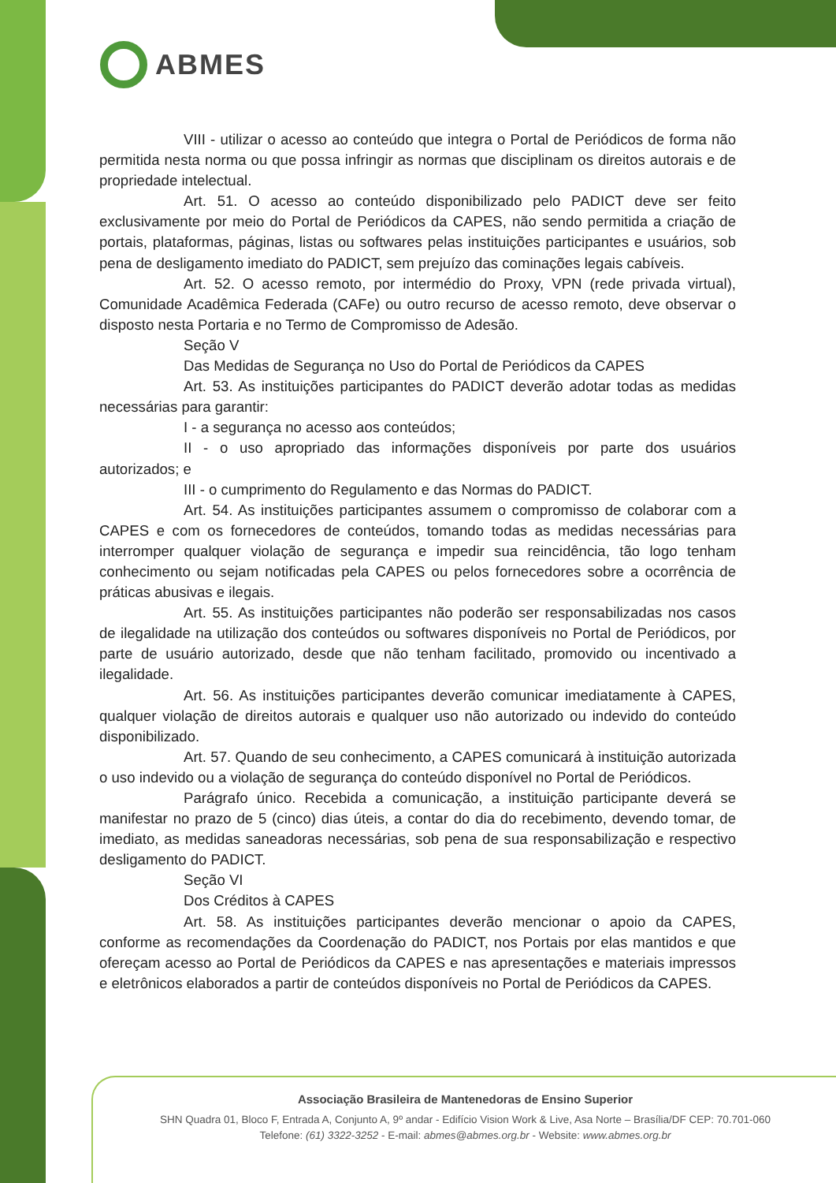ABMES
VIII - utilizar o acesso ao conteúdo que integra o Portal de Periódicos de forma não permitida nesta norma ou que possa infringir as normas que disciplinam os direitos autorais e de propriedade intelectual.
Art. 51. O acesso ao conteúdo disponibilizado pelo PADICT deve ser feito exclusivamente por meio do Portal de Periódicos da CAPES, não sendo permitida a criação de portais, plataformas, páginas, listas ou softwares pelas instituições participantes e usuários, sob pena de desligamento imediato do PADICT, sem prejuízo das cominações legais cabíveis.
Art. 52. O acesso remoto, por intermédio do Proxy, VPN (rede privada virtual), Comunidade Acadêmica Federada (CAFe) ou outro recurso de acesso remoto, deve observar o disposto nesta Portaria e no Termo de Compromisso de Adesão.
Seção V
Das Medidas de Segurança no Uso do Portal de Periódicos da CAPES
Art. 53. As instituições participantes do PADICT deverão adotar todas as medidas necessárias para garantir:
I - a segurança no acesso aos conteúdos;
II - o uso apropriado das informações disponíveis por parte dos usuários autorizados; e
III - o cumprimento do Regulamento e das Normas do PADICT.
Art. 54. As instituições participantes assumem o compromisso de colaborar com a CAPES e com os fornecedores de conteúdos, tomando todas as medidas necessárias para interromper qualquer violação de segurança e impedir sua reincidência, tão logo tenham conhecimento ou sejam notificadas pela CAPES ou pelos fornecedores sobre a ocorrência de práticas abusivas e ilegais.
Art. 55. As instituições participantes não poderão ser responsabilizadas nos casos de ilegalidade na utilização dos conteúdos ou softwares disponíveis no Portal de Periódicos, por parte de usuário autorizado, desde que não tenham facilitado, promovido ou incentivado a ilegalidade.
Art. 56. As instituições participantes deverão comunicar imediatamente à CAPES, qualquer violação de direitos autorais e qualquer uso não autorizado ou indevido do conteúdo disponibilizado.
Art. 57. Quando de seu conhecimento, a CAPES comunicará à instituição autorizada o uso indevido ou a violação de segurança do conteúdo disponível no Portal de Periódicos.
Parágrafo único. Recebida a comunicação, a instituição participante deverá se manifestar no prazo de 5 (cinco) dias úteis, a contar do dia do recebimento, devendo tomar, de imediato, as medidas saneadoras necessárias, sob pena de sua responsabilização e respectivo desligamento do PADICT.
Seção VI
Dos Créditos à CAPES
Art. 58. As instituições participantes deverão mencionar o apoio da CAPES, conforme as recomendações da Coordenação do PADICT, nos Portais por elas mantidos e que ofereçam acesso ao Portal de Periódicos da CAPES e nas apresentações e materiais impressos e eletrônicos elaborados a partir de conteúdos disponíveis no Portal de Periódicos da CAPES.
Associação Brasileira de Mantenedoras de Ensino Superior
SHN Quadra 01, Bloco F, Entrada A, Conjunto A, 9º andar - Edifício Vision Work & Live, Asa Norte – Brasília/DF CEP: 70.701-060
Telefone: (61) 3322-3252 - E-mail: abmes@abmes.org.br - Website: www.abmes.org.br